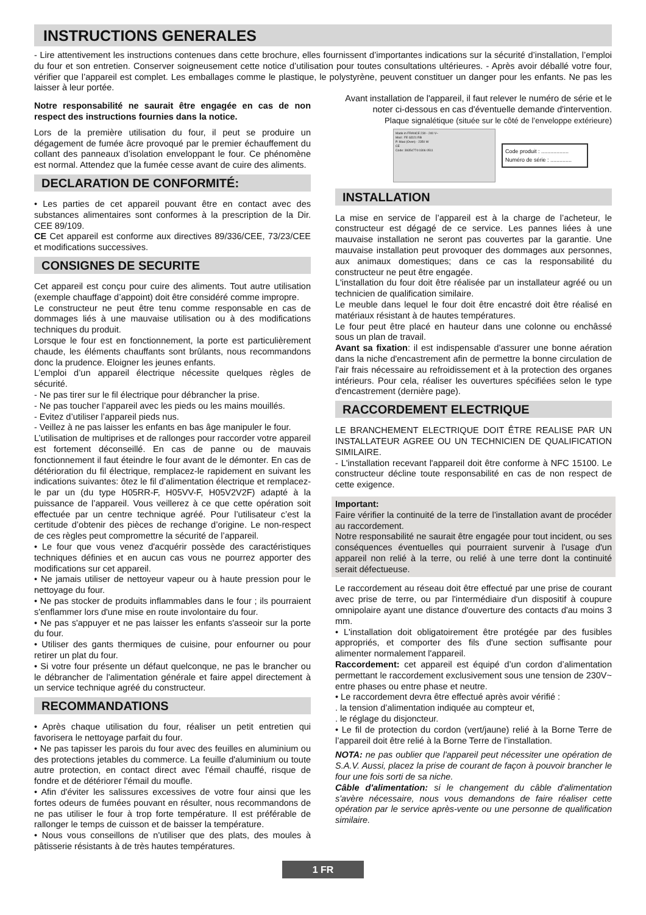INSTRUCTIONS GENERALES
- Lire attentivement les instructions contenues dans cette brochure, elles fournissent d’importantes indications sur la sécurité d’installation, l’emploi du four et son entretien. Conserver soigneusement cette notice d’utilisation pour toutes consultations ultérieures. - Après avoir déballé votre four, vérifier que l’appareil est complet. Les emballages comme le plastique, le polystyrène, peuvent constituer un danger pour les enfants. Ne pas les laisser à leur portée.
Notre responsabilité ne saurait être engagée en cas de non respect des instructions fournies dans la notice.
Lors de la première utilisation du four, il peut se produire un dégagement de fumée âcre provoqué par le premier échauffement du collant des panneaux d’isolation enveloppant le four. Ce phénomène est normal. Attendez que la fumée cesse avant de cuire des aliments.
DECLARATION DE CONFORMITÉ:
• Les parties de cet appareil pouvant être en contact avec des substances alimentaires sont conformes à la prescription de la Dir. CEE 89/109.
CE Cet appareil est conforme aux directives 89/336/CEE, 73/23/CEE et modifications successives.
CONSIGNES DE SECURITE
Cet appareil est conçu pour cuire des aliments. Tout autre utilisation (exemple chauffage d’appoint) doit être considéré comme impropre.
Le constructeur ne peut être tenu comme responsable en cas de dommages liés à une mauvaise utilisation ou à des modifications techniques du produit.
Lorsque le four est en fonctionnement, la porte est particulièrement chaude, les éléments chauffants sont brûlants, nous recommandons donc la prudence. Eloigner les jeunes enfants.
L’emploi d’un appareil électrique nécessite quelques règles de sécurité.
- Ne pas tirer sur le fil électrique pour débrancher la prise.
- Ne pas toucher l’appareil avec les pieds ou les mains mouillés.
- Evitez d’utiliser l’appareil pieds nus.
- Veillez à ne pas laisser les enfants en bas âge manipuler le four.
L’utilisation de multiprises et de rallonges pour raccorder votre appareil est fortement déconseillé. En cas de panne ou de mauvais fonctionnement il faut éteindre le four avant de le démonter. En cas de détérioration du fil électrique, remplacez-le rapidement en suivant les indications suivantes: ôtez le fil d’alimentation électrique et remplacez-le par un (du type H05RR-F, H05VV-F, H05V2V2F) adapté à la puissance de l’appareil. Vous veillerez à ce que cette opération soit effectuée par un centre technique agréé. Pour l’utilisateur c’est la certitude d’obtenir des pièces de rechange d’origine. Le non-respect de ces règles peut compromettre la sécurité de l’appareil.
• Le four que vous venez d'acquérir possède des caractéristiques techniques définies et en aucun cas vous ne pourrez apporter des modifications sur cet appareil.
• Ne jamais utiliser de nettoyeur vapeur ou à haute pression pour le nettoyage du four.
• Ne pas stocker de produits inflammables dans le four ; ils pourraient s'enflammer lors d'une mise en route involontaire du four.
• Ne pas s'appuyer et ne pas laisser les enfants s'asseoir sur la porte du four.
• Utiliser des gants thermiques de cuisine, pour enfourner ou pour retirer un plat du four.
• Si votre four présente un défaut quelconque, ne pas le brancher ou le débrancher de l'alimentation générale et faire appel directement à un service technique agréé du constructeur.
RECOMMANDATIONS
• Après chaque utilisation du four, réaliser un petit entretien qui favorisera le nettoyage parfait du four.
• Ne pas tapisser les parois du four avec des feuilles en aluminium ou des protections jetables du commerce. La feuille d'aluminium ou toute autre protection, en contact direct avec l'émail chauffé, risque de fondre et de détériorer l'émail du moufle.
• Afin d'éviter les salissures excessives de votre four ainsi que les fortes odeurs de fumées pouvant en résulter, nous recommandons de ne pas utiliser le four à trop forte température. Il est préférable de rallonger le temps de cuisson et de baisser la température.
• Nous vous conseillons de n'utiliser que des plats, des moules à pâtisserie résistants à de très hautes températures.
Avant installation de l'appareil, il faut relever le numéro de série et le noter ci-dessous en cas d'éventuelle demande d'intervention.
Plaque signalétique (située sur le côté de l’enveloppe extérieure)
Made in FRANCE 230 - 240 V~
Mod : FE GD21 RB
P. Maxi (Oven) - 2350 W
CE
Code: 39354774 0306 0511
Code produit : ..................
Numéro de série : ..............
INSTALLATION
La mise en service de l’appareil est à la charge de l’acheteur, le constructeur est dégagé de ce service. Les pannes liées à une mauvaise installation ne seront pas couvertes par la garantie. Une mauvaise installation peut provoquer des dommages aux personnes, aux animaux domestiques; dans ce cas la responsabilité du constructeur ne peut être engagée.
L'installation du four doit être réalisée par un installateur agréé ou un technicien de qualification similaire.
Le meuble dans lequel le four doit être encastré doit être réalisé en matériaux résistant à de hautes températures.
Le four peut être placé en hauteur dans une colonne ou enchâssé sous un plan de travail.
Avant sa fixation: il est indispensable d'assurer une bonne aération dans la niche d'encastrement afin de permettre la bonne circulation de l'air frais nécessaire au refroidissement et à la protection des organes intérieurs. Pour cela, réaliser les ouvertures spécifiées selon le type d'encastrement (dernière page).
RACCORDEMENT ELECTRIQUE
LE BRANCHEMENT ELECTRIQUE DOIT ÊTRE REALISE PAR UN INSTALLATEUR AGREE OU UN TECHNICIEN DE QUALIFICATION SIMILAIRE.
- L'installation recevant l'appareil doit être conforme à NFC 15100. Le constructeur décline toute responsabilité en cas de non respect de cette exigence.
Important:
Faire vérifier la continuité de la terre de l’installation avant de procéder au raccordement.
Notre responsabilité ne saurait être engagée pour tout incident, ou ses conséquences éventuelles qui pourraient survenir à l'usage d'un appareil non relié à la terre, ou relié à une terre dont la continuité serait défectueuse.
Le raccordement au réseau doit être effectué par une prise de courant avec prise de terre, ou par l'intermédiaire d'un dispositif à coupure omnipolaire ayant une distance d'ouverture des contacts d'au moins 3 mm.
• L'installation doit obligatoirement être protégée par des fusibles appropriés, et comporter des fils d'une section suffisante pour alimenter normalement l'appareil.
Raccordement: cet appareil est équipé d’un cordon d’alimentation permettant le raccordement exclusivement sous une tension de 230V~ entre phases ou entre phase et neutre.
• Le raccordement devra être effectué après avoir vérifié :
. la tension d’alimentation indiquée au compteur et,
. le réglage du disjoncteur.
• Le fil de protection du cordon (vert/jaune) relié à la Borne Terre de l’appareil doit être relié à la Borne Terre de l’installation.
NOTA: ne pas oublier que l'appareil peut nécessiter une opération de S.A.V. Aussi, placez la prise de courant de façon à pouvoir brancher le four une fois sorti de sa niche.
Câble d'alimentation: si le changement du câble d'alimentation s'avère nécessaire, nous vous demandons de faire réaliser cette opération par le service après-vente ou une personne de qualification similaire.
1 FR